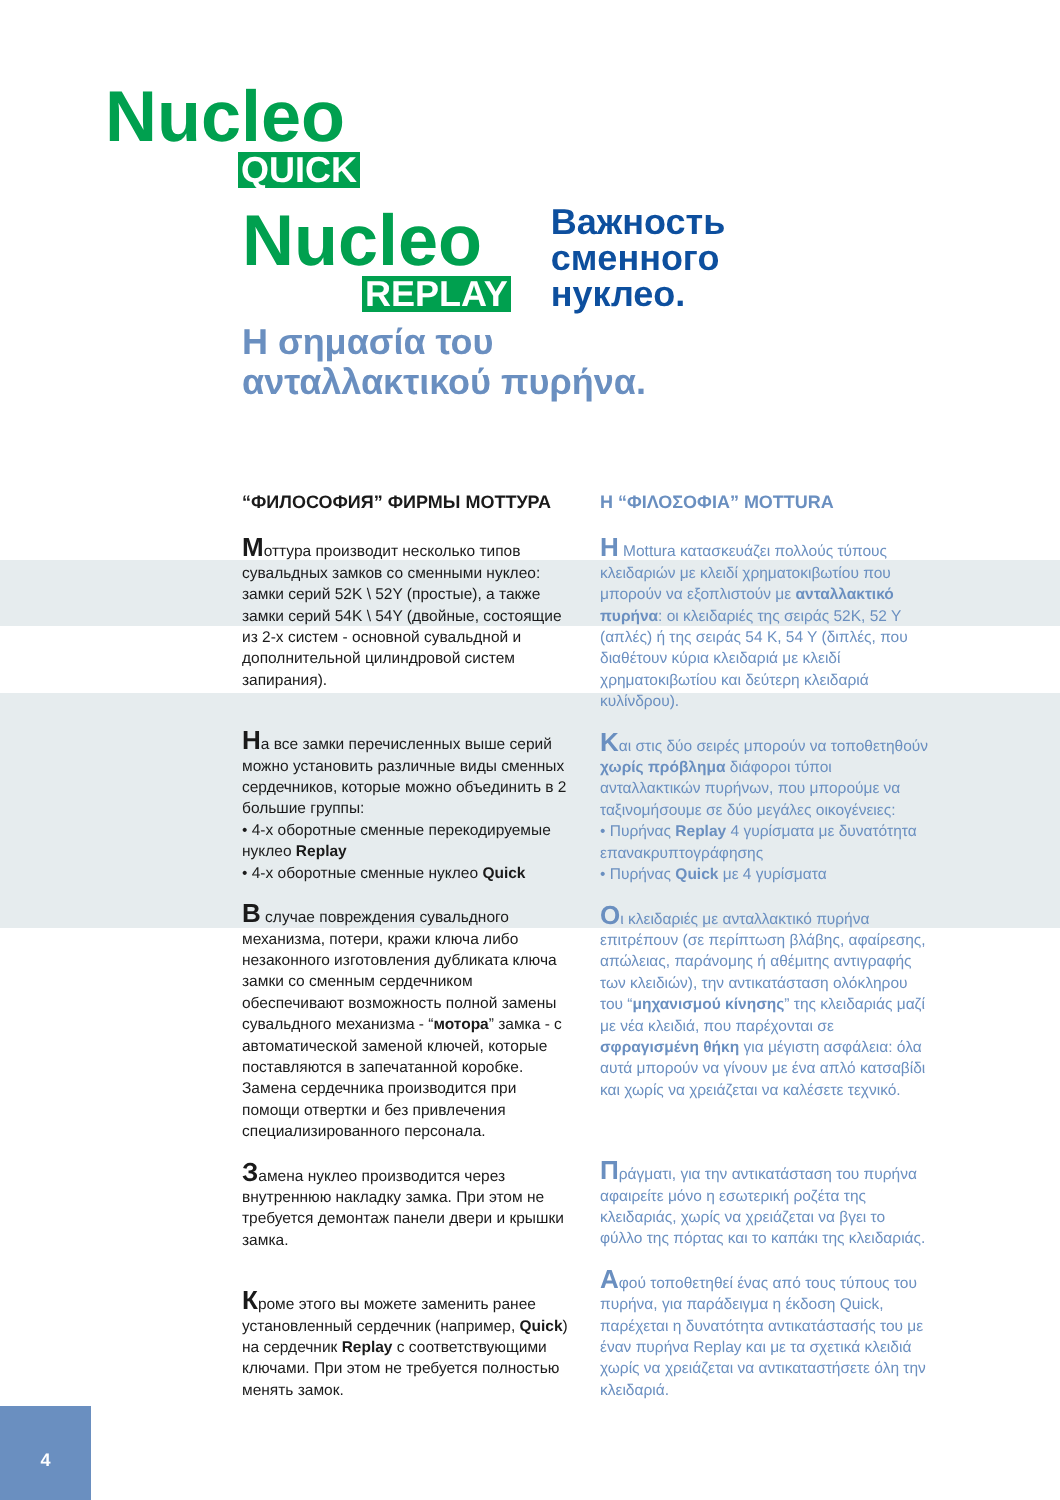Nucleo
QUICK
Nucleo
REPLAY
Важность
сменного
нуклео.
Η σημασία του
ανταλλακτικού πυρήνα.
“ФИЛОСОФИЯ” ФИРМЫ МОТТУРА
Моттура производит несколько типов сувальдных замков со сменными нуклео: замки серий 52K \ 52Y (простые), а также замки серий 54K \ 54Y (двойные, состоящие из 2-х систем - основной сувальдной и дополнительной цилиндровой систем запирания).
На все замки перечисленных выше серий можно установить различные виды сменных сердечников, которые можно объединить в 2 большие группы:
• 4-х оборотные сменные перекодируемые нуклео Replay
• 4-х оборотные сменные нуклео Quick
В случае повреждения сувальдного механизма, потери, кражи ключа либо незаконного изготовления дубликата ключа замки со сменным сердечником обеспечивают возможность полной замены сувальдного механизма - “мотора” замка - с автоматической заменой ключей, которые поставляются в запечатанной коробке. Замена сердечника производится при помощи отвертки и без привлечения специализированного персонала.
Замена нуклео производится через внутреннюю накладку замка. При этом не требуется демонтаж панели двери и крышки замка.
Кроме этого вы можете заменить ранее установленный сердечник (например, Quick) на сердечник Replay с соответствующими ключами. При этом не требуется полностью менять замок.
Η “ΦΙΛΟΣΟΦΙΑ” MOTTURA
Η Mottura κατασκευάζει πολλούς τύπους κλειδαριών με κλειδί χρηματοκιβωτίου που μπορούν να εξοπλιστούν με ανταλλακτικό πυρήνα: οι κλειδαριές της σειράς 52K, 52 Y (απλές) ή της σειράς 54 K, 54 Y (διπλές, που διαθέτουν κύρια κλειδαριά με κλειδί χρηματοκιβωτίου και δεύτερη κλειδαριά κυλίνδρου).
Και στις δύο σειρές μπορούν να τοποθετηθούν χωρίς πρόβλημα διάφοροι τύποι ανταλλακτικών πυρήνων, που μπορούμε να ταξινομήσουμε σε δύο μεγάλες οικογένειες:
• Πυρήνας Replay 4 γυρίσματα με δυνατότητα επανακρυπτογράφησης
• Πυρήνας Quick με 4 γυρίσματα
Οι κλειδαριές με ανταλλακτικό πυρήνα επιτρέπουν (σε περίπτωση βλάβης, αφαίρεσης, απώλειας, παράνομης ή αθέμιτης αντιγραφής των κλειδιών), την αντικατάσταση ολόκληρου του “μηχανισμού κίνησης” της κλειδαριάς μαζί με νέα κλειδιά, που παρέχονται σε σφραγισμένη θήκη για μέγιστη ασφάλεια: όλα αυτά μπορούν να γίνουν με ένα απλό κατσαβίδι και χωρίς να χρειάζεται να καλέσετε τεχνικό.
Πράγματι, για την αντικατάσταση του πυρήνα αφαιρείτε μόνο η εσωτερική ροζέτα της κλειδαριάς, χωρίς να χρειάζεται να βγει το φύλλο της πόρτας και το καπάκι της κλειδαριάς.
Αφού τοποθετηθεί ένας από τους τύπους του πυρήνα, για παράδειγμα η έκδοση Quick, παρέχεται η δυνατότητα αντικατάστασής του με έναν πυρήνα Replay και με τα σχετικά κλειδιά χωρίς να χρειάζεται να αντικαταστήσετε όλη την κλειδαριά.
4